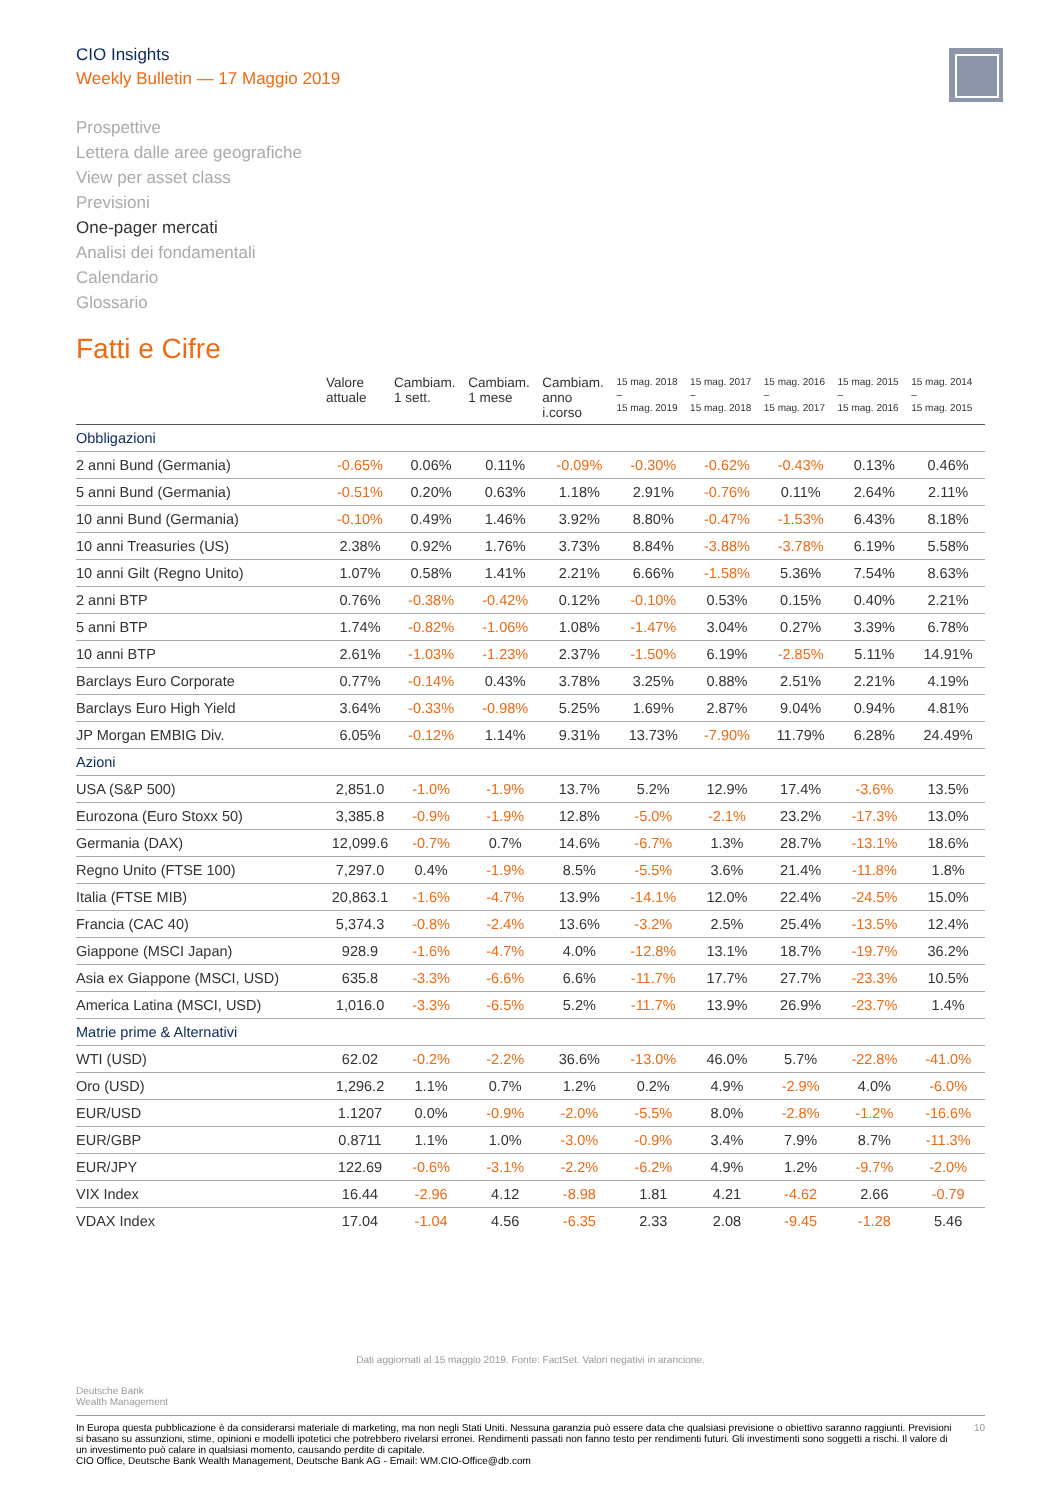CIO Insights
Weekly Bulletin — 17 Maggio 2019
Prospettive
Lettera dalle aree geografiche
View per asset class
Previsioni
One-pager mercati
Analisi dei fondamentali
Calendario
Glossario
Fatti e Cifre
| | Valore attuale | Cambiam. 1 sett. | Cambiam. 1 mese | Cambiam. anno i.corso | 15 mag. 2018 – 15 mag. 2019 | 15 mag. 2017 – 15 mag. 2018 | 15 mag. 2016 – 15 mag. 2017 | 15 mag. 2015 – 15 mag. 2016 | 15 mag. 2014 – 15 mag. 2015 |
| --- | --- | --- | --- | --- | --- | --- | --- | --- | --- |
| Obbligazioni | | | | | | | | | |
| 2 anni Bund (Germania) | -0.65% | 0.06% | 0.11% | -0.09% | -0.30% | -0.62% | -0.43% | 0.13% | 0.46% |
| 5 anni Bund (Germania) | -0.51% | 0.20% | 0.63% | 1.18% | 2.91% | -0.76% | 0.11% | 2.64% | 2.11% |
| 10 anni Bund (Germania) | -0.10% | 0.49% | 1.46% | 3.92% | 8.80% | -0.47% | -1.53% | 6.43% | 8.18% |
| 10 anni Treasuries (US) | 2.38% | 0.92% | 1.76% | 3.73% | 8.84% | -3.88% | -3.78% | 6.19% | 5.58% |
| 10 anni Gilt (Regno Unito) | 1.07% | 0.58% | 1.41% | 2.21% | 6.66% | -1.58% | 5.36% | 7.54% | 8.63% |
| 2 anni BTP | 0.76% | -0.38% | -0.42% | 0.12% | -0.10% | 0.53% | 0.15% | 0.40% | 2.21% |
| 5 anni BTP | 1.74% | -0.82% | -1.06% | 1.08% | -1.47% | 3.04% | 0.27% | 3.39% | 6.78% |
| 10 anni BTP | 2.61% | -1.03% | -1.23% | 2.37% | -1.50% | 6.19% | -2.85% | 5.11% | 14.91% |
| Barclays Euro Corporate | 0.77% | -0.14% | 0.43% | 3.78% | 3.25% | 0.88% | 2.51% | 2.21% | 4.19% |
| Barclays Euro High Yield | 3.64% | -0.33% | -0.98% | 5.25% | 1.69% | 2.87% | 9.04% | 0.94% | 4.81% |
| JP Morgan EMBIG Div. | 6.05% | -0.12% | 1.14% | 9.31% | 13.73% | -7.90% | 11.79% | 6.28% | 24.49% |
| Azioni | | | | | | | | | |
| USA (S&P 500) | 2,851.0 | -1.0% | -1.9% | 13.7% | 5.2% | 12.9% | 17.4% | -3.6% | 13.5% |
| Eurozona (Euro Stoxx 50) | 3,385.8 | -0.9% | -1.9% | 12.8% | -5.0% | -2.1% | 23.2% | -17.3% | 13.0% |
| Germania (DAX) | 12,099.6 | -0.7% | 0.7% | 14.6% | -6.7% | 1.3% | 28.7% | -13.1% | 18.6% |
| Regno Unito (FTSE 100) | 7,297.0 | 0.4% | -1.9% | 8.5% | -5.5% | 3.6% | 21.4% | -11.8% | 1.8% |
| Italia (FTSE MIB) | 20,863.1 | -1.6% | -4.7% | 13.9% | -14.1% | 12.0% | 22.4% | -24.5% | 15.0% |
| Francia (CAC 40) | 5,374.3 | -0.8% | -2.4% | 13.6% | -3.2% | 2.5% | 25.4% | -13.5% | 12.4% |
| Giappone (MSCI Japan) | 928.9 | -1.6% | -4.7% | 4.0% | -12.8% | 13.1% | 18.7% | -19.7% | 36.2% |
| Asia ex Giappone (MSCI, USD) | 635.8 | -3.3% | -6.6% | 6.6% | -11.7% | 17.7% | 27.7% | -23.3% | 10.5% |
| America Latina (MSCI, USD) | 1,016.0 | -3.3% | -6.5% | 5.2% | -11.7% | 13.9% | 26.9% | -23.7% | 1.4% |
| Matrie prime & Alternativi | | | | | | | | | |
| WTI (USD) | 62.02 | -0.2% | -2.2% | 36.6% | -13.0% | 46.0% | 5.7% | -22.8% | -41.0% |
| Oro (USD) | 1,296.2 | 1.1% | 0.7% | 1.2% | 0.2% | 4.9% | -2.9% | 4.0% | -6.0% |
| EUR/USD | 1.1207 | 0.0% | -0.9% | -2.0% | -5.5% | 8.0% | -2.8% | -1.2% | -16.6% |
| EUR/GBP | 0.8711 | 1.1% | 1.0% | -3.0% | -0.9% | 3.4% | 7.9% | 8.7% | -11.3% |
| EUR/JPY | 122.69 | -0.6% | -3.1% | -2.2% | -6.2% | 4.9% | 1.2% | -9.7% | -2.0% |
| VIX Index | 16.44 | -2.96 | 4.12 | -8.98 | 1.81 | 4.21 | -4.62 | 2.66 | -0.79 |
| VDAX Index | 17.04 | -1.04 | 4.56 | -6.35 | 2.33 | 2.08 | -9.45 | -1.28 | 5.46 |
Dati aggiornati al 15 maggio 2019. Fonte: FactSet. Valori negativi in arancione.
Deutsche Bank
Wealth Management
In Europa questa pubblicazione è da considerarsi materiale di marketing, ma non negli Stati Uniti. Nessuna garanzia può essere data che qualsiasi previsione o obiettivo saranno raggiunti. Previsioni si basano su assunzioni, stime, opinioni e modelli ipotetici che potrebbero rivelarsi erronei. Rendimenti passati non fanno testo per rendimenti futuri. Gli investimenti sono soggetti a rischi. Il valore di un investimento può calare in qualsiasi momento, causando perdite di capitale.
CIO Office, Deutsche Bank Wealth Management, Deutsche Bank AG - Email: WM.CIO-Office@db.com
10